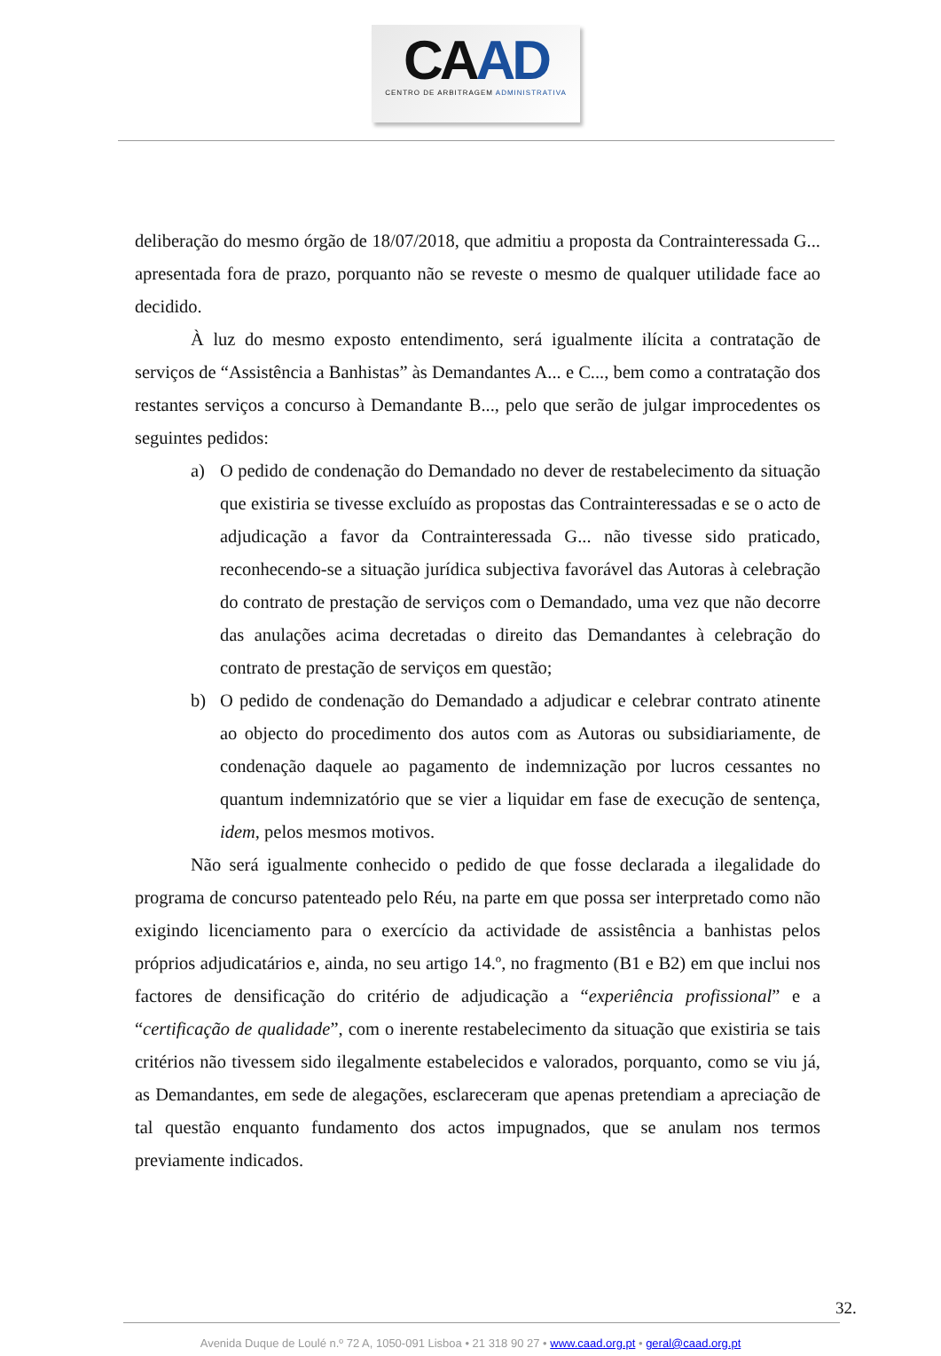CAAD
CENTRO DE ARBITRAGEM ADMINISTRATIVA
deliberação do mesmo órgão de 18/07/2018, que admitiu a proposta da Contrainteressada G... apresentada fora de prazo, porquanto não se reveste o mesmo de qualquer utilidade face ao decidido.
À luz do mesmo exposto entendimento, será igualmente ilícita a contratação de serviços de “Assistência a Banhistas” às Demandantes A... e C..., bem como a contratação dos restantes serviços a concurso à Demandante B..., pelo que serão de julgar improcedentes os seguintes pedidos:
a) O pedido de condenação do Demandado no dever de restabelecimento da situação que existiria se tivesse excluído as propostas das Contrainteressadas e se o acto de adjudicação a favor da Contrainteressada G... não tivesse sido praticado, reconhecendo-se a situação jurídica subjectiva favorável das Autoras à celebração do contrato de prestação de serviços com o Demandado, uma vez que não decorre das anulações acima decretadas o direito das Demandantes à celebração do contrato de prestação de serviços em questão;
b) O pedido de condenação do Demandado a adjudicar e celebrar contrato atinente ao objecto do procedimento dos autos com as Autoras ou subsidiariamente, de condenação daquele ao pagamento de indemnização por lucros cessantes no quantum indemnizatório que se vier a liquidar em fase de execução de sentença, idem, pelos mesmos motivos.
Não será igualmente conhecido o pedido de que fosse declarada a ilegalidade do programa de concurso patenteado pelo Réu, na parte em que possa ser interpretado como não exigindo licenciamento para o exercício da actividade de assistência a banhistas pelos próprios adjudicatários e, ainda, no seu artigo 14.º, no fragmento (B1 e B2) em que inclui nos factores de densificação do critério de adjudicação a “experiência profissional” e a “certificação de qualidade”, com o inerente restabelecimento da situação que existiria se tais critérios não tivessem sido ilegalmente estabelecidos e valorados, porquanto, como se viu já, as Demandantes, em sede de alegações, esclareceram que apenas pretendiam a apreciação de tal questão enquanto fundamento dos actos impugnados, que se anulam nos termos previamente indicados.
32.
Avenida Duque de Loulé n.º 72 A, 1050-091 Lisboa • 21 318 90 27 • www.caad.org.pt • geral@caad.org.pt